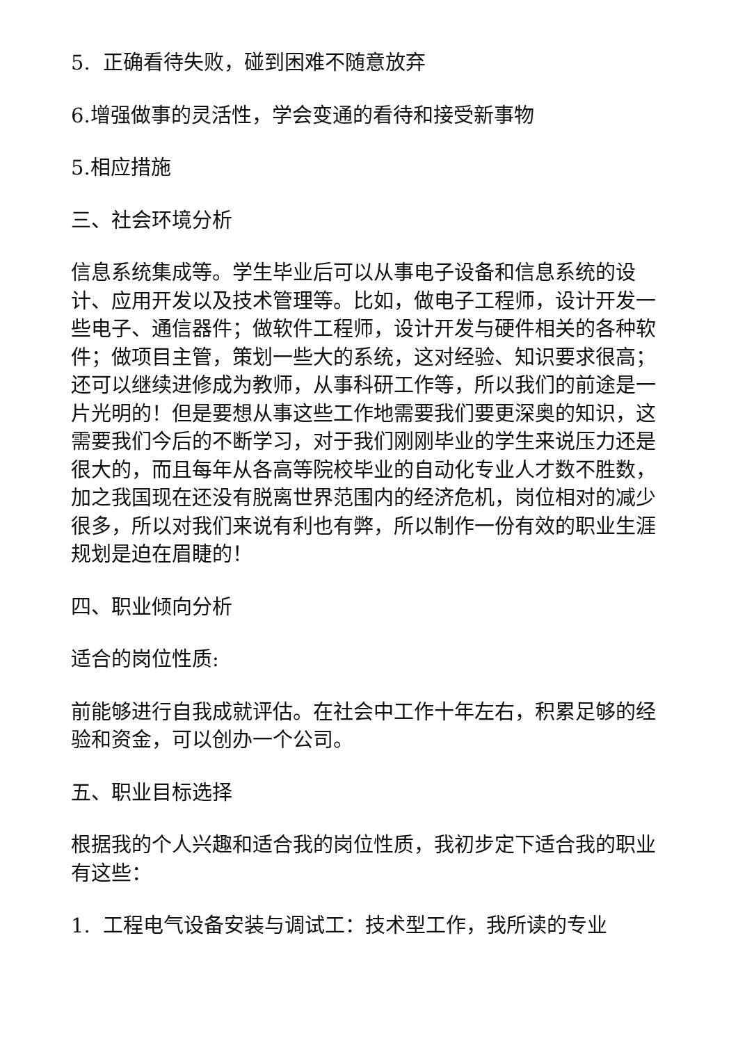5. 正确看待失败，碰到困难不随意放弃
6.增强做事的灵活性，学会变通的看待和接受新事物
5.相应措施
三、社会环境分析
信息系统集成等。学生毕业后可以从事电子设备和信息系统的设计、应用开发以及技术管理等。比如，做电子工程师，设计开发一些电子、通信器件；做软件工程师，设计开发与硬件相关的各种软件；做项目主管，策划一些大的系统，这对经验、知识要求很高；还可以继续进修成为教师，从事科研工作等，所以我们的前途是一片光明的！但是要想从事这些工作地需要我们要更深奥的知识，这需要我们今后的不断学习，对于我们刚刚毕业的学生来说压力还是很大的，而且每年从各高等院校毕业的自动化专业人才数不胜数，加之我国现在还没有脱离世界范围内的经济危机，岗位相对的减少很多，所以对我们来说有利也有弊，所以制作一份有效的职业生涯规划是迫在眉睫的！
四、职业倾向分析
适合的岗位性质:
前能够进行自我成就评估。在社会中工作十年左右，积累足够的经验和资金，可以创办一个公司。
五、职业目标选择
根据我的个人兴趣和适合我的岗位性质，我初步定下适合我的职业有这些：
1. 工程电气设备安装与调试工：技术型工作，我所读的专业